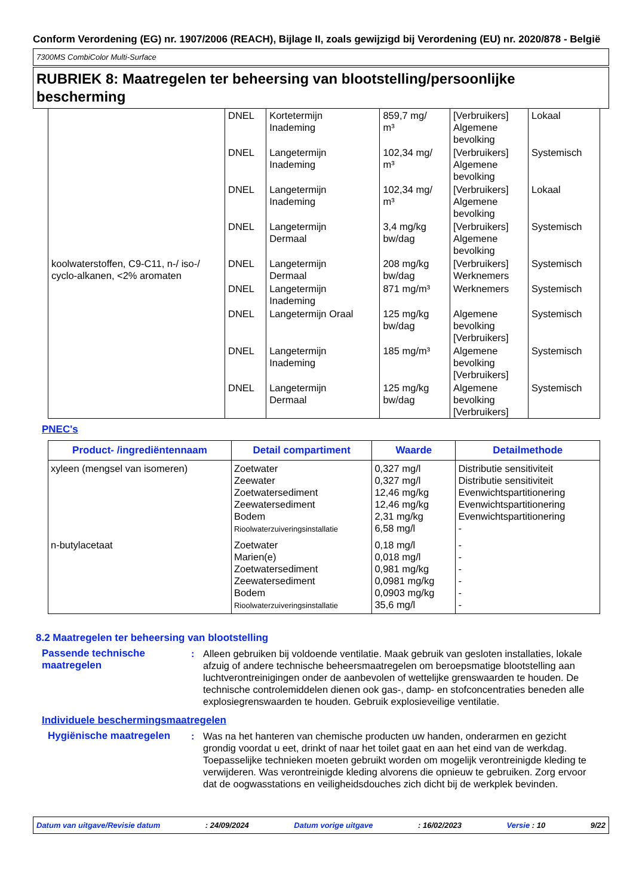Conform Verordening (EG) nr. 1907/2006 (REACH), Bijlage II, zoals gewijzigd bij Verordening (EU) nr. 2020/878 - België
7300MS CombiColor Multi-Surface
RUBRIEK 8: Maatregelen ter beheersing van blootstelling/persoonlijke bescherming
| | DNEL | Kortetermijn Inademing | 859,7 mg/ m³ | [Verbruikers] Algemene bevolking | Lokaal |
| | DNEL | Langetermijn Inademing | 102,34 mg/ m³ | [Verbruikers] Algemene bevolking | Systemisch |
| | DNEL | Langetermijn Inademing | 102,34 mg/ m³ | [Verbruikers] Algemene bevolking | Lokaal |
| | DNEL | Langetermijn Dermaal | 3,4 mg/kg bw/dag | [Verbruikers] Algemene bevolking | Systemisch |
| koolwaterstoffen, C9-C11, n-/ iso-/ cyclo-alkanen, <2% aromaten | DNEL | Langetermijn Dermaal | 208 mg/kg bw/dag | [Verbruikers] Werknemers | Systemisch |
| | DNEL | Langetermijn Inademing | 871 mg/m³ | Werknemers | Systemisch |
| | DNEL | Langetermijn Oraal | 125 mg/kg bw/dag | Algemene bevolking [Verbruikers] | Systemisch |
| | DNEL | Langetermijn Inademing | 185 mg/m³ | Algemene bevolking [Verbruikers] | Systemisch |
| | DNEL | Langetermijn Dermaal | 125 mg/kg bw/dag | Algemene bevolking [Verbruikers] | Systemisch |
PNEC's
| Product- /ingrediëntennaam | Detail compartiment | Waarde | Detailmethode |
| --- | --- | --- | --- |
| xyleen (mengsel van isomeren) | Zoetwater Zeewater Zoetwatersediment Zeewatersediment Bodem Rioolwaterzuiveringsinstallatie | 0,327 mg/l 0,327 mg/l 12,46 mg/kg 12,46 mg/kg 2,31 mg/kg 6,58 mg/l | Distributie sensitiviteit Distributie sensitiviteit Evenwichtspartitionering Evenwichtspartitionering Evenwichtspartitionering - |
| n-butylacetaat | Zoetwater Marien(e) Zoetwatersediment Zeewatersediment Bodem Rioolwaterzuiveringsinstallatie | 0,18 mg/l 0,018 mg/l 0,981 mg/kg 0,0981 mg/kg 0,0903 mg/kg 35,6 mg/l | - - - - - - |
8.2 Maatregelen ter beheersing van blootstelling
Passende technische maatregelen
: Alleen gebruiken bij voldoende ventilatie. Maak gebruik van gesloten installaties, lokale afzuig of andere technische beheersmaatregelen om beroepsmatige blootstelling aan luchtverontreinigingen onder de aanbevolen of wettelijke grenswaarden te houden. De technische controlemiddelen dienen ook gas-, damp- en stofconcentraties beneden alle explosiegrenswaarden te houden. Gebruik explosieveilige ventilatie.
Individuele beschermingsmaatregelen
Hygiënische maatregelen : Was na het hanteren van chemische producten uw handen, onderarmen en gezicht grondig voordat u eet, drinkt of naar het toilet gaat en aan het eind van de werkdag. Toepasselijke technieken moeten gebruikt worden om mogelijk verontreinigde kleding te verwijderen. Was verontreinigde kleding alvorens die opnieuw te gebruiken. Zorg ervoor dat de oogwasstations en veiligheidsdouches zich dicht bij de werkplek bevinden.
Datum van uitgave/Revisie datum : 24/09/2024 Datum vorige uitgave : 16/02/2023 Versie : 10 9/22